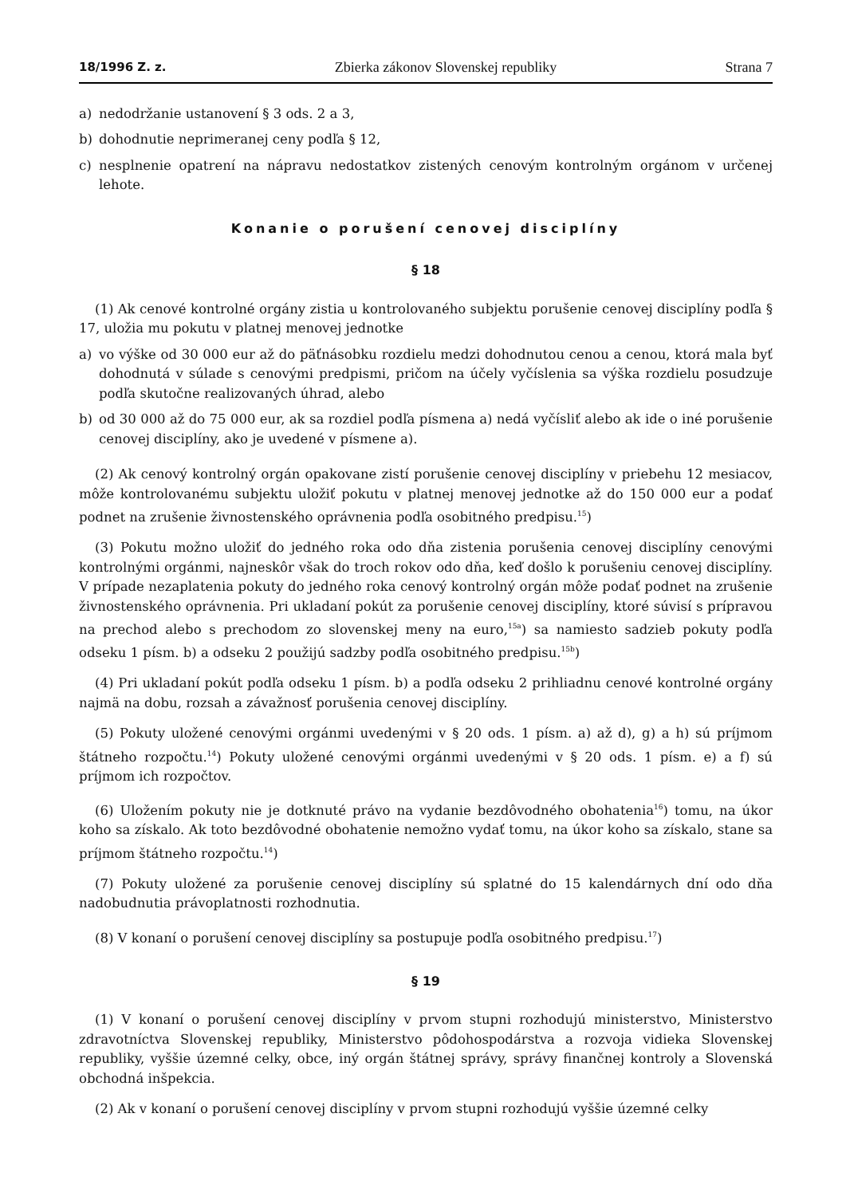18/1996 Z. z. Zbierka zákonov Slovenskej republiky Strana 7
a) nedodržanie ustanovení § 3 ods. 2 a 3,
b) dohodnutie neprimeranej ceny podľa § 12,
c) nesplnenie opatrení na nápravu nedostatkov zistených cenovým kontrolným orgánom v určenej lehote.
Konanie o porušení cenovej disciplíny
§ 18
(1) Ak cenové kontrolné orgány zistia u kontrolovaného subjektu porušenie cenovej disciplíny podľa § 17, uložia mu pokutu v platnej menovej jednotke
a) vo výške od 30 000 eur až do päťnásobku rozdielu medzi dohodnutou cenou a cenou, ktorá mala byť dohodnutá v súlade s cenovými predpismi, pričom na účely vyčíslenia sa výška rozdielu posudzuje podľa skutočne realizovaných úhrad, alebo
b) od 30 000 až do 75 000 eur, ak sa rozdiel podľa písmena a) nedá vyčísliť alebo ak ide o iné porušenie cenovej disciplíny, ako je uvedené v písmene a).
(2) Ak cenový kontrolný orgán opakovane zistí porušenie cenovej disciplíny v priebehu 12 mesiacov, môže kontrolovanému subjektu uložiť pokutu v platnej menovej jednotke až do 150 000 eur a podať podnet na zrušenie živnostenského oprávnenia podľa osobitného predpisu.<sup>15</sup>)
(3) Pokutu možno uložiť do jedného roka odo dňa zistenia porušenia cenovej disciplíny cenovými kontrolnými orgánmi, najneskôr však do troch rokov odo dňa, keď došlo k porušeniu cenovej disciplíny. V prípade nezaplatenia pokuty do jedného roka cenový kontrolný orgán môže podať podnet na zrušenie živnostenského oprávnenia. Pri ukladaní pokút za porušenie cenovej disciplíny, ktoré súvisí s prípravou na prechod alebo s prechodom zo slovenskej meny na euro,<sup>15a</sup>) sa namiesto sadzieb pokuty podľa odseku 1 písm. b) a odseku 2 použijú sadzby podľa osobitného predpisu.<sup>15b</sup>)
(4) Pri ukladaní pokút podľa odseku 1 písm. b) a podľa odseku 2 prihliadnu cenové kontrolné orgány najmä na dobu, rozsah a závažnosť porušenia cenovej disciplíny.
(5) Pokuty uložené cenovými orgánmi uvedenými v § 20 ods. 1 písm. a) až d), g) a h) sú príjmom štátneho rozpočtu.<sup>14</sup>) Pokuty uložené cenovými orgánmi uvedenými v § 20 ods. 1 písm. e) a f) sú príjmom ich rozpočtov.
(6) Uložením pokuty nie je dotknuté právo na vydanie bezdôvodného obohatenia<sup>16</sup>) tomu, na úkor koho sa získalo. Ak toto bezdôvodné obohatenie nemožno vydať tomu, na úkor koho sa získalo, stane sa príjmom štátneho rozpočtu.<sup>14</sup>)
(7) Pokuty uložené za porušenie cenovej disciplíny sú splatné do 15 kalendárnych dní odo dňa nadobudnutia právoplatnosti rozhodnutia.
(8) V konaní o porušení cenovej disciplíny sa postupuje podľa osobitného predpisu.<sup>17</sup>)
§ 19
(1) V konaní o porušení cenovej disciplíny v prvom stupni rozhodujú ministerstvo, Ministerstvo zdravotníctva Slovenskej republiky, Ministerstvo pôdohospodárstva a rozvoja vidieka Slovenskej republiky, vyššie územné celky, obce, iný orgán štátnej správy, správy finančnej kontroly a Slovenská obchodná inšpekcia.
(2) Ak v konaní o porušení cenovej disciplíny v prvom stupni rozhodujú vyššie územné celky